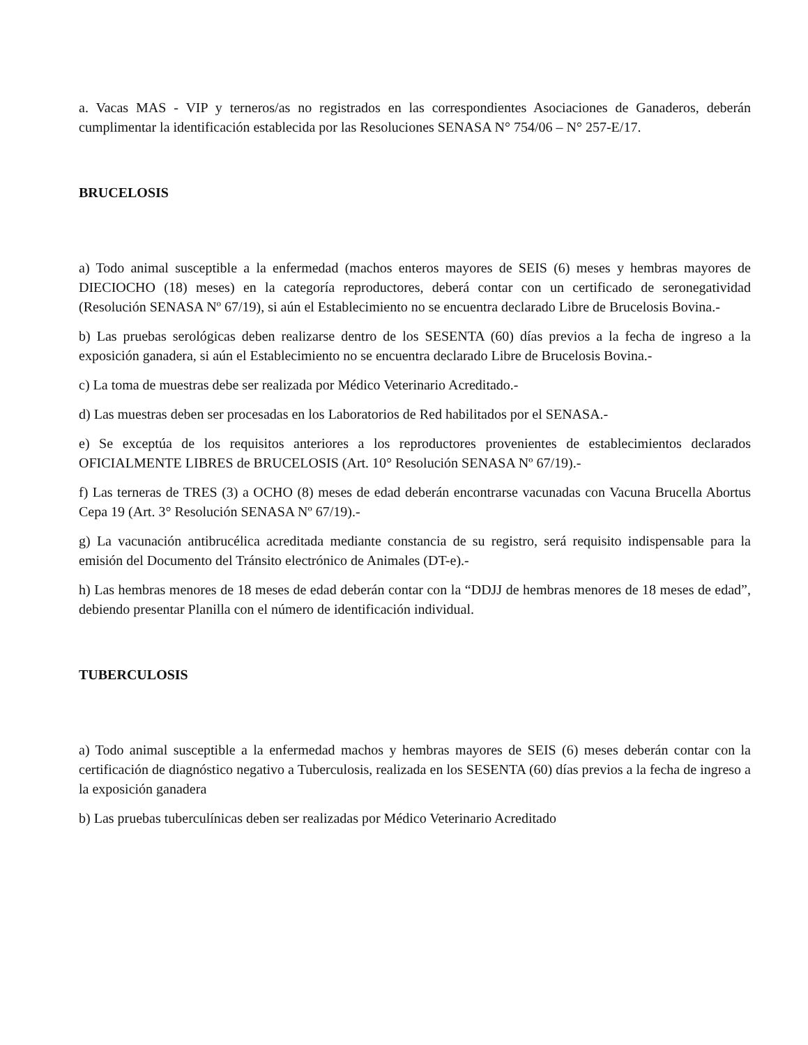a. Vacas MAS - VIP y terneros/as no registrados en las correspondientes Asociaciones de Ganaderos, deberán cumplimentar la identificación establecida por las Resoluciones SENASA N° 754/06 – N° 257-E/17.
BRUCELOSIS
a) Todo animal susceptible a la enfermedad (machos enteros mayores de SEIS (6) meses y hembras mayores de DIECIOCHO (18) meses) en la categoría reproductores, deberá contar con un certificado de seronegatividad (Resolución SENASA Nº 67/19), si aún el Establecimiento no se encuentra declarado Libre de Brucelosis Bovina.-
b) Las pruebas serológicas deben realizarse dentro de los SESENTA (60) días previos a la fecha de ingreso a la exposición ganadera, si aún el Establecimiento no se encuentra declarado Libre de Brucelosis Bovina.-
c) La toma de muestras debe ser realizada por Médico Veterinario Acreditado.-
d) Las muestras deben ser procesadas en los Laboratorios de Red habilitados por el SENASA.-
e) Se exceptúa de los requisitos anteriores a los reproductores provenientes de establecimientos declarados OFICIALMENTE LIBRES de BRUCELOSIS (Art. 10° Resolución SENASA Nº 67/19).-
f) Las terneras de TRES (3) a OCHO (8) meses de edad deberán encontrarse vacunadas con Vacuna Brucella Abortus Cepa 19 (Art. 3° Resolución SENASA Nº 67/19).-
g) La vacunación antibrucélica acreditada mediante constancia de su registro, será requisito indispensable para la emisión del Documento del Tránsito electrónico de Animales (DT-e).-
h) Las hembras menores de 18 meses de edad deberán contar con la “DDJJ de hembras menores de 18 meses de edad”, debiendo presentar Planilla con el número de identificación individual.
TUBERCULOSIS
a) Todo animal susceptible a la enfermedad machos y hembras mayores de SEIS (6) meses deberán contar con la certificación de diagnóstico negativo a Tuberculosis, realizada en los SESENTA (60) días previos a la fecha de ingreso a la exposición ganadera
b) Las pruebas tuberculínicas deben ser realizadas por Médico Veterinario Acreditado